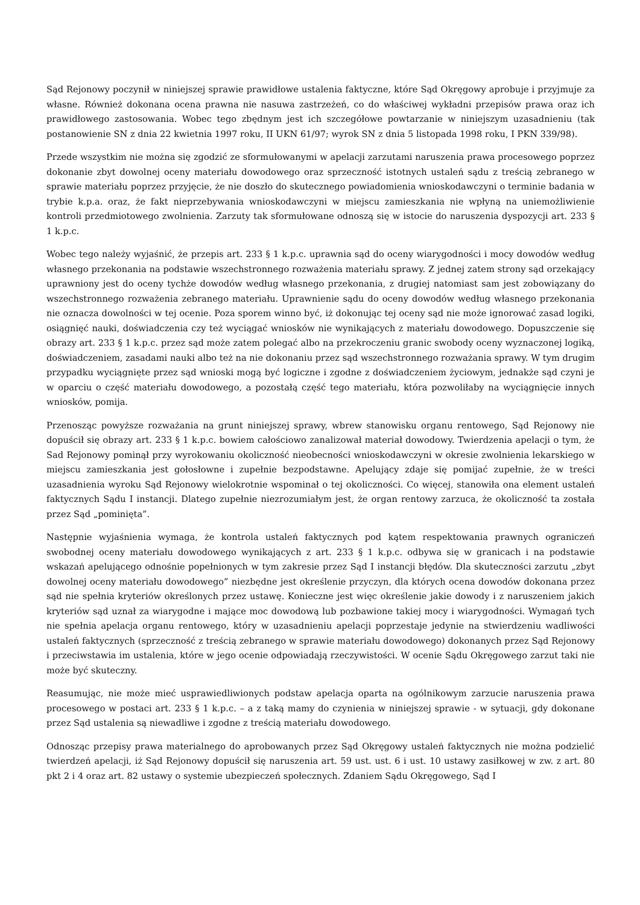Sąd Rejonowy poczynił w niniejszej sprawie prawidłowe ustalenia faktyczne, które Sąd Okręgowy aprobuje i przyjmuje za własne. Również dokonana ocena prawna nie nasuwa zastrzeżeń, co do właściwej wykładni przepisów prawa oraz ich prawidłowego zastosowania. Wobec tego zbędnym jest ich szczegółowe powtarzanie w niniejszym uzasadnieniu (tak postanowienie SN z dnia 22 kwietnia 1997 roku, II UKN 61/97; wyrok SN z dnia 5 listopada 1998 roku, I PKN 339/98).
Przede wszystkim nie można się zgodzić ze sformułowanymi w apelacji zarzutami naruszenia prawa procesowego poprzez dokonanie zbyt dowolnej oceny materiału dowodowego oraz sprzeczność istotnych ustaleń sądu z treścią zebranego w sprawie materiału poprzez przyjęcie, że nie doszło do skutecznego powiadomienia wnioskodawczyni o terminie badania w trybie k.p.a. oraz, że fakt nieprzebywania wnioskodawczyni w miejscu zamieszkania nie wpłyną na uniemożliwienie kontroli przedmiotowego zwolnienia. Zarzuty tak sformułowane odnoszą się w istocie do naruszenia dyspozycji art. 233 § 1 k.p.c.
Wobec tego należy wyjaśnić, że przepis art. 233 § 1 k.p.c. uprawnia sąd do oceny wiarygodności i mocy dowodów według własnego przekonania na podstawie wszechstronnego rozważenia materiału sprawy. Z jednej zatem strony sąd orzekający uprawniony jest do oceny tychże dowodów według własnego przekonania, z drugiej natomiast sam jest zobowiązany do wszechstronnego rozważenia zebranego materiału. Uprawnienie sądu do oceny dowodów według własnego przekonania nie oznacza dowolności w tej ocenie. Poza sporem winno być, iż dokonując tej oceny sąd nie może ignorować zasad logiki, osiągnięć nauki, doświadczenia czy też wyciągać wniosków nie wynikających z materiału dowodowego. Dopuszczenie się obrazy art. 233 § 1 k.p.c. przez sąd może zatem polegać albo na przekroczeniu granic swobody oceny wyznaczonej logiką, doświadczeniem, zasadami nauki albo też na nie dokonaniu przez sąd wszechstronnego rozważania sprawy. W tym drugim przypadku wyciągnięte przez sąd wnioski mogą być logiczne i zgodne z doświadczeniem życiowym, jednakże sąd czyni je w oparciu o część materiału dowodowego, a pozostałą część tego materiału, która pozwoliłaby na wyciągnięcie innych wniosków, pomija.
Przenosząc powyższe rozważania na grunt niniejszej sprawy, wbrew stanowisku organu rentowego, Sąd Rejonowy nie dopuścił się obrazy art. 233 § 1 k.p.c. bowiem całościowo zanalizował materiał dowodowy. Twierdzenia apelacji o tym, że Sad Rejonowy pominął przy wyrokowaniu okoliczność nieobecności wnioskodawczyni w okresie zwolnienia lekarskiego w miejscu zamieszkania jest gołosłowne i zupełnie bezpodstawne. Apelujący zdaje się pomijać zupełnie, że w treści uzasadnienia wyroku Sąd Rejonowy wielokrotnie wspominał o tej okoliczności. Co więcej, stanowiła ona element ustaleń faktycznych Sądu I instancji. Dlatego zupełnie niezrozumiałym jest, że organ rentowy zarzuca, że okoliczność ta została przez Sąd „pominięta”.
Następnie wyjaśnienia wymaga, że kontrola ustaleń faktycznych pod kątem respektowania prawnych ograniczeń swobodnej oceny materiału dowodowego wynikających z art. 233 § 1 k.p.c. odbywa się w granicach i na podstawie wskazań apelującego odnośnie popełnionych w tym zakresie przez Sąd I instancji błędów. Dla skuteczności zarzutu „zbyt dowolnej oceny materiału dowodowego” niezbędne jest określenie przyczyn, dla których ocena dowodów dokonana przez sąd nie spełnia kryteriów określonych przez ustawę. Konieczne jest więc określenie jakie dowody i z naruszeniem jakich kryteriów sąd uznał za wiarygodne i mające moc dowodową lub pozbawione takiej mocy i wiarygodności. Wymagań tych nie spełnia apelacja organu rentowego, który w uzasadnieniu apelacji poprzestaje jedynie na stwierdzeniu wadliwości ustaleń faktycznych (sprzeczność z treścią zebranego w sprawie materiału dowodowego) dokonanych przez Sąd Rejonowy i przeciwstawia im ustalenia, które w jego ocenie odpowiadają rzeczywistości. W ocenie Sądu Okręgowego zarzut taki nie może być skuteczny.
Reasumując, nie może mieć usprawiedliwionych podstaw apelacja oparta na ogólnikowym zarzucie naruszenia prawa procesowego w postaci art. 233 § 1 k.p.c. – a z taką mamy do czynienia w niniejszej sprawie - w sytuacji, gdy dokonane przez Sąd ustalenia są niewadliwe i zgodne z treścią materiału dowodowego.
Odnosząc przepisy prawa materialnego do aprobowanych przez Sąd Okręgowy ustaleń faktycznych nie można podzielić twierdzeń apelacji, iż Sąd Rejonowy dopuścił się naruszenia art. 59 ust. ust. 6 i ust. 10 ustawy zasiłkowej w zw. z art. 80 pkt 2 i 4 oraz art. 82 ustawy o systemie ubezpieczeń społecznych. Zdaniem Sądu Okręgowego, Sąd I